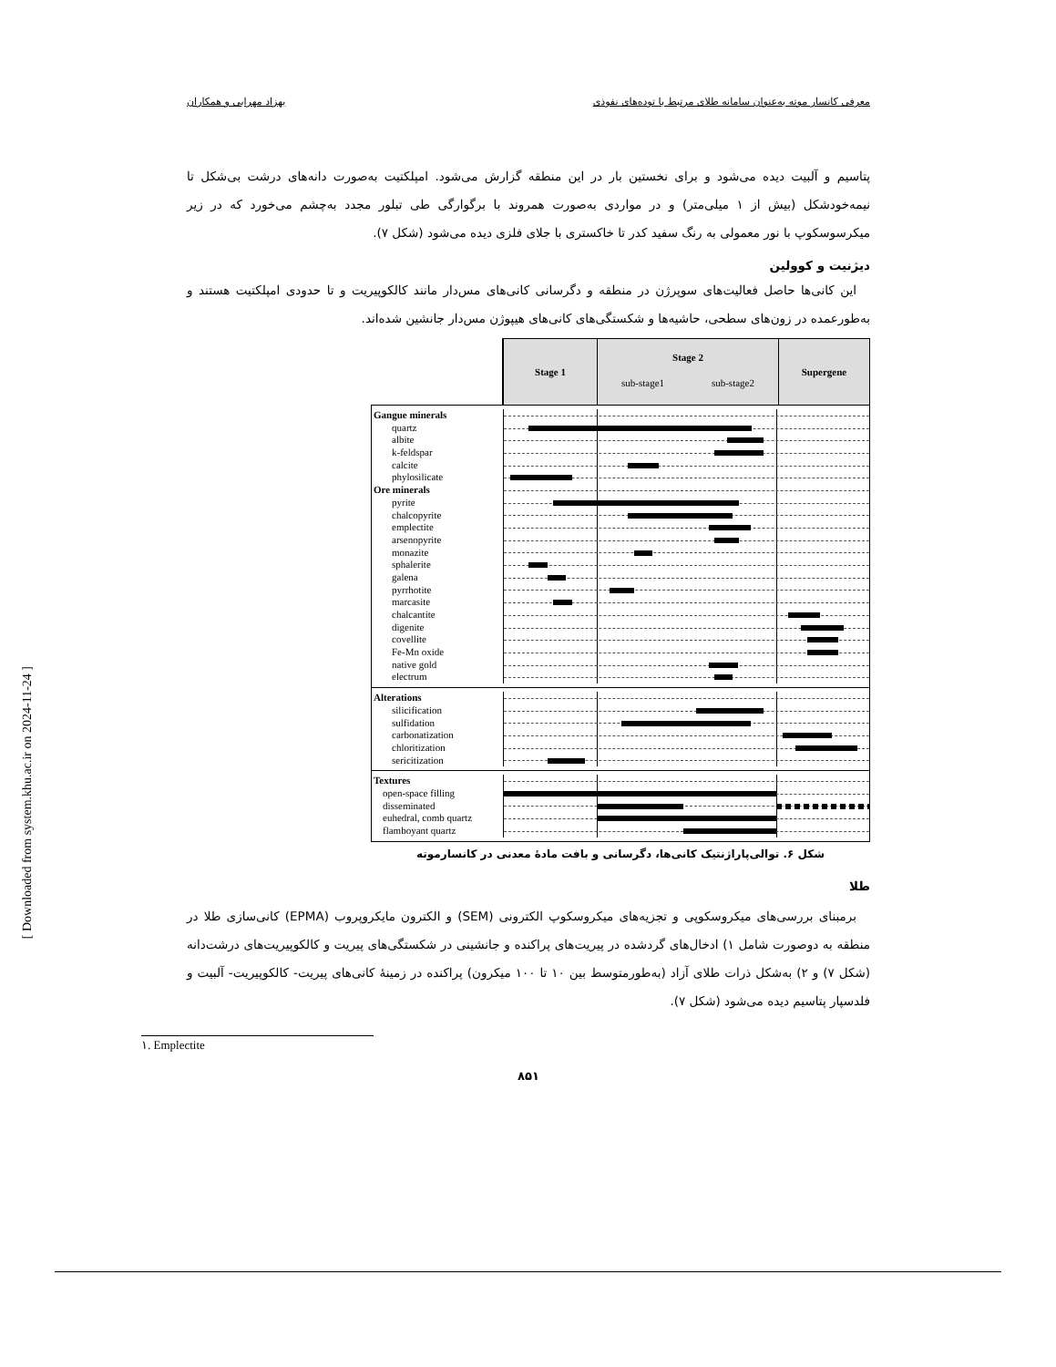معرفی کانسار موته به‌عنوان سامانه طلای مرتبط با توده‌های نفوذی بهزاد مهرابی و همکاران
پتاسیم و آلبیت دیده می‌شود و برای نخستین بار در این منطقه گزارش می‌شود. امپلکتیت به‌صورت دانه‌های درشت بی‌شکل تا نیمه‌خودشکل (بیش از ۱ میلی‌متر) و در مواردی به‌صورت همروند با برگوارگی طی تبلور مجدد به‌چشم می‌خورد که در زیر میکرسوسکوپ با نور معمولی به رنگ سفید کدر تا خاکستری با جلای فلزی دیده می‌شود (شکل ۷).
دیژنیت و کوولین
این کانی‌ها حاصل فعالیت‌های سوپرژن در منطقه و دگرسانی کانی‌های مس‌دار مانند کالکوپیریت و تا حدودی امپلکتیت هستند و به‌طورعمده در زون‌های سطحی، حاشیه‌ها و شکستگی‌های کانی‌های هیپوژن مس‌دار جانشین شده‌اند.
Stage 1
Stage 2
sub-stage1 sub-stage2
Supergene
Gangue minerals
quartz
albite
k-feldspar
calcite
phylosilicate
Ore minerals
pyrite
chalcopyrite
emplectite
arsenopyrite
monazite
sphalerite
galena
pyrrhotite
marcasite
chalcantite
digenite
covellite
Fe-Mn oxide
native gold
electrum
Alterations
silicification
sulfidation
carbonatization
chloritization
sericitization
Textures
open-space filling
disseminated
euhedral, comb quartz
flamboyant quartz
شکل ۶. توالی‌پاراژنتیک کانی‌ها، دگرسانی و بافت مادهٔ معدنی در کانسارموته
طلا
برمبنای بررسی‌های میکروسکوپی و تجزیه‌های میکروسکوپ الکترونی (SEM) و الکترون مایکروپروب (EPMA) کانی‌سازی طلا در منطقه به دوصورت شامل ۱) ادخال‌های گردشده در پیریت‌های پراکنده و جانشینی در شکستگی‌های پیریت و کالکوپیریت‌های درشت‌دانه (شکل ۷) و ۲) به‌شکل ذرات طلای آزاد (به‌طورمتوسط بین ۱۰ تا ۱۰۰ میکرون) پراکنده در زمینهٔ کانی‌های پیریت- کالکوپیریت- آلبیت و فلدسپار پتاسیم دیده می‌شود (شکل ۷).
۱. Emplectite
۸۵۱
[ Downloaded from system.khu.ac.ir on 2024-11-24 ]